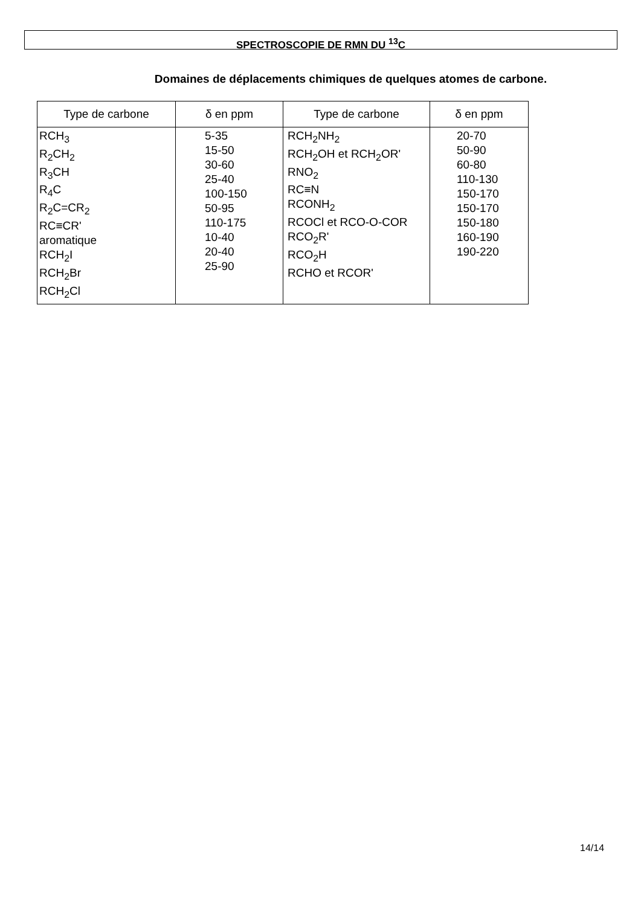SPECTROSCOPIE DE RMN DU <sup>13</sup>C
Domaines de déplacements chimiques de quelques atomes de carbone.
| Type de carbone | δ en ppm | Type de carbone | δ en ppm |
| --- | --- | --- | --- |
| RCH<sub>3</sub> R<sub>2</sub>CH<sub>2</sub> R<sub>3</sub>CH R<sub>4</sub>C R<sub>2</sub>C=CR<sub>2</sub> RC≡CR' aromatique RCH<sub>2</sub>I RCH<sub>2</sub>Br RCH<sub>2</sub>Cl | 5-35 15-50 30-60 25-40 100-150 50-95 110-175 10-40 20-40 25-90 | RCH<sub>2</sub>NH<sub>2</sub> RCH<sub>2</sub>OH et RCH<sub>2</sub>OR' RNO<sub>2</sub> RC≡N RCONH<sub>2</sub> RCOCl et RCO-O-COR RCO<sub>2</sub>R' RCO<sub>2</sub>H RCHO et RCOR' | 20-70 50-90 60-80 110-130 150-170 150-170 150-180 160-190 190-220 |
14/14